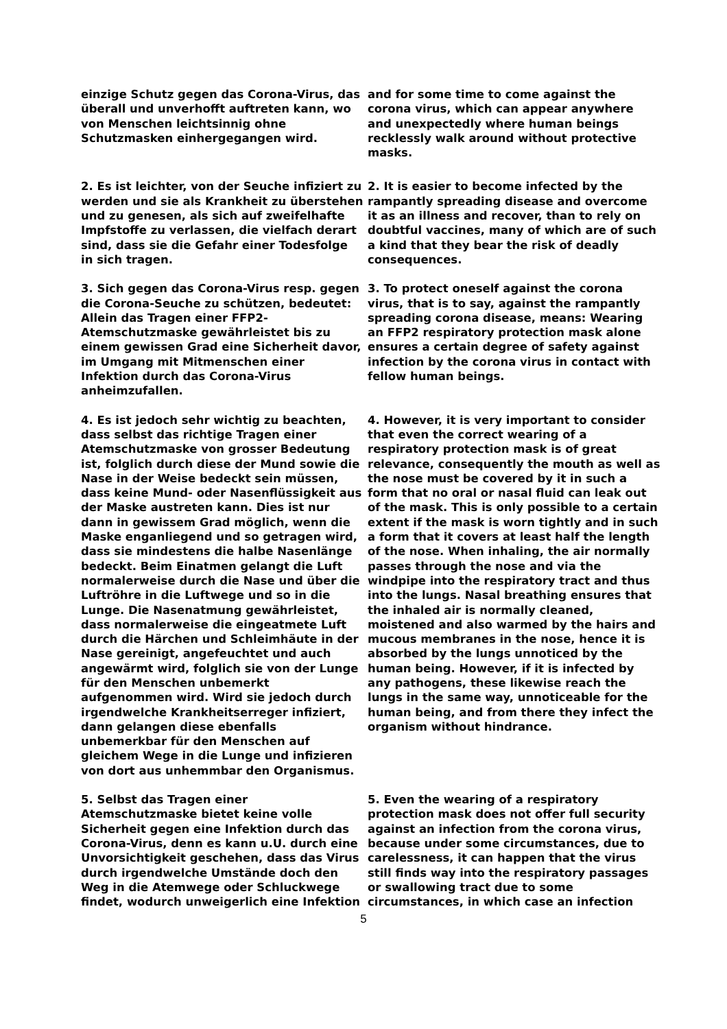einzige Schutz gegen das Corona-Virus, das überall und unverhofft auftreten kann, wo von Menschen leichtsinnig ohne Schutzmasken einhergegangen wird.
and for some time to come against the corona virus, which can appear anywhere and unexpectedly where human beings recklessly walk around without protective masks.
2. Es ist leichter, von der Seuche infiziert zu werden und sie als Krankheit zu überstehen und zu genesen, als sich auf zweifelhafte Impfstoffe zu verlassen, die vielfach derart sind, dass sie die Gefahr einer Todesfolge in sich tragen.
2. It is easier to become infected by the rampantly spreading disease and overcome it as an illness and recover, than to rely on doubtful vaccines, many of which are of such a kind that they bear the risk of deadly consequences.
3. Sich gegen das Corona-Virus resp. gegen die Corona-Seuche zu schützen, bedeutet: Allein das Tragen einer FFP2-Atemschutzmaske gewährleistet bis zu einem gewissen Grad eine Sicherheit davor, im Umgang mit Mitmenschen einer Infektion durch das Corona-Virus anheimzufallen.
3. To protect oneself against the corona virus, that is to say, against the rampantly spreading corona disease, means: Wearing an FFP2 respiratory protection mask alone ensures a certain degree of safety against infection by the corona virus in contact with fellow human beings.
4. Es ist jedoch sehr wichtig zu beachten, dass selbst das richtige Tragen einer Atemschutzmaske von grosser Bedeutung ist, folglich durch diese der Mund sowie die Nase in der Weise bedeckt sein müssen, dass keine Mund- oder Nasenflüssigkeit aus der Maske austreten kann. Dies ist nur dann in gewissem Grad möglich, wenn die Maske enganliegend und so getragen wird, dass sie mindestens die halbe Nasenlänge bedeckt. Beim Einatmen gelangt die Luft normalerweise durch die Nase und über die Luftröhre in die Luftwege und so in die Lunge. Die Nasenatmung gewährleistet, dass normalerweise die eingeatmete Luft durch die Härchen und Schleimhäute in der Nase gereinigt, angefeuchtet und auch angewärmt wird, folglich sie von der Lunge für den Menschen unbemerkt aufgenommen wird. Wird sie jedoch durch irgendwelche Krankheitserreger infiziert, dann gelangen diese ebenfalls unbemerkbar für den Menschen auf gleichem Wege in die Lunge und infizieren von dort aus unhemmbar den Organismus.
4. However, it is very important to consider that even the correct wearing of a respiratory protection mask is of great relevance, consequently the mouth as well as the nose must be covered by it in such a form that no oral or nasal fluid can leak out of the mask. This is only possible to a certain extent if the mask is worn tightly and in such a form that it covers at least half the length of the nose. When inhaling, the air normally passes through the nose and via the windpipe into the respiratory tract and thus into the lungs. Nasal breathing ensures that the inhaled air is normally cleaned, moistened and also warmed by the hairs and mucous membranes in the nose, hence it is absorbed by the lungs unnoticed by the human being. However, if it is infected by any pathogens, these likewise reach the lungs in the same way, unnoticeable for the human being, and from there they infect the organism without hindrance.
5. Selbst das Tragen einer Atemschutzmaske bietet keine volle Sicherheit gegen eine Infektion durch das Corona-Virus, denn es kann u.U. durch eine Unvorsichtigkeit geschehen, dass das Virus durch irgendwelche Umstände doch den Weg in die Atemwege oder Schluckwege findet, wodurch unweigerlich eine Infektion
5. Even the wearing of a respiratory protection mask does not offer full security against an infection from the corona virus, because under some circumstances, due to carelessness, it can happen that the virus still finds way into the respiratory passages or swallowing tract due to some circumstances, in which case an infection
5